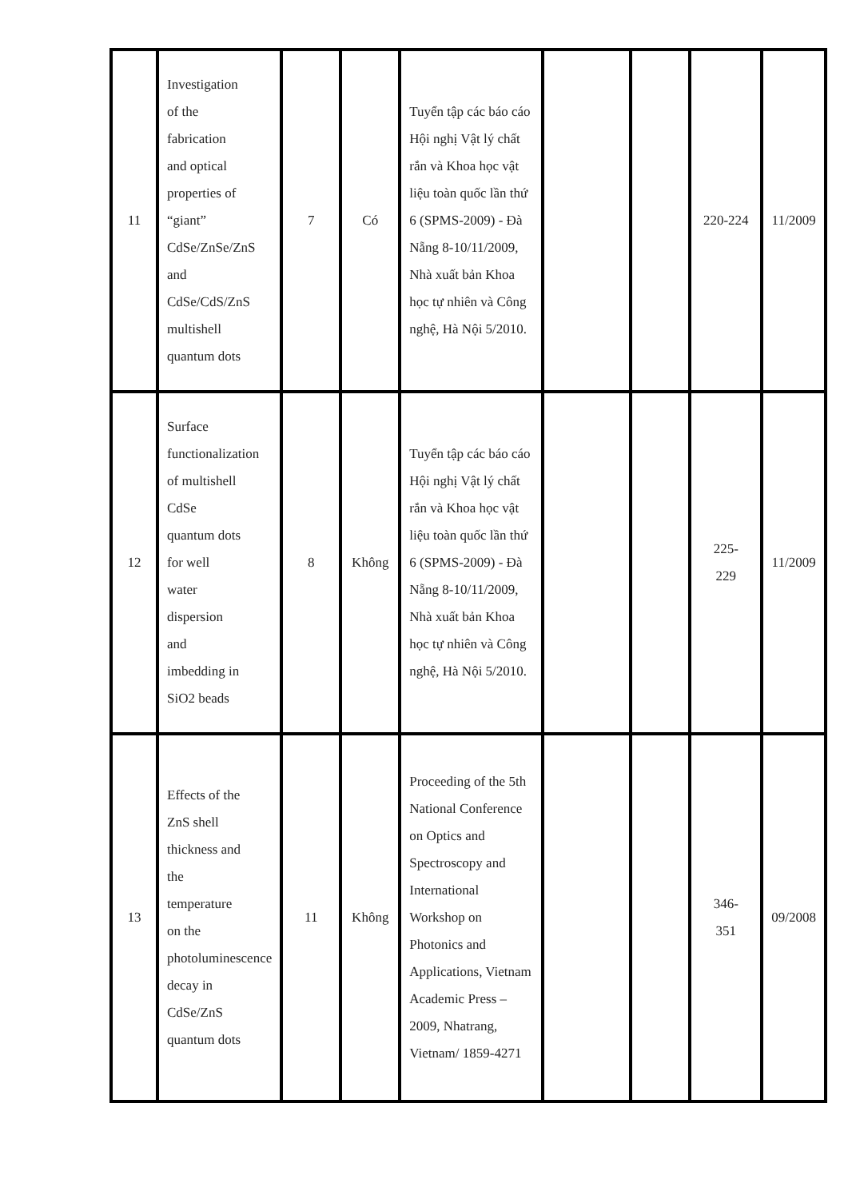| 11 | Investigation of the fabrication and optical properties of “giant” CdSe/ZnSe/ZnS and CdSe/CdS/ZnS multishell quantum dots | 7 | Có | Tuyển tập các báo cáo Hội nghị Vật lý chất rắn và Khoa học vật liệu toàn quốc lần thứ 6 (SPMS-2009) - Đà Nẵng 8-10/11/2009, Nhà xuất bản Khoa học tự nhiên và Công nghệ, Hà Nội 5/2010. | | | 220-224 | 11/2009 |
| 12 | Surface functionalization of multishell CdSe quantum dots for well water dispersion and imbedding in SiO2 beads | 8 | Không | Tuyển tập các báo cáo Hội nghị Vật lý chất rắn và Khoa học vật liệu toàn quốc lần thứ 6 (SPMS-2009) - Đà Nẵng 8-10/11/2009, Nhà xuất bản Khoa học tự nhiên và Công nghệ, Hà Nội 5/2010. | | | 225- 229 | 11/2009 |
| 13 | Effects of the ZnS shell thickness and the temperature on the photoluminescence decay in CdSe/ZnS quantum dots | 11 | Không | Proceeding of the 5th National Conference on Optics and Spectroscopy and International Workshop on Photonics and Applications, Vietnam Academic Press – 2009, Nhatrang, Vietnam/ 1859-4271 | | | 346- 351 | 09/2008 |